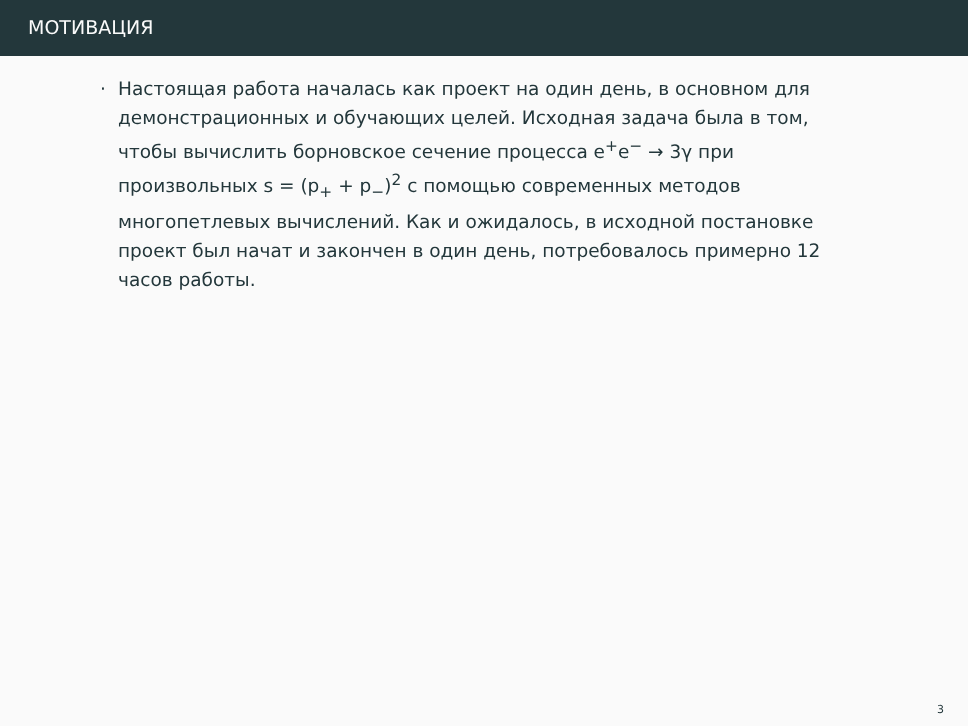МОТИВАЦИЯ
· Настоящая работа началась как проект на один день, в основном для демонстрационных и обучающих целей. Исходная задача была в том, чтобы вычислить борновское сечение процесса e<sup>+</sup>e<sup>−</sup> → 3γ при произвольных s = (p<sub>+</sub> + p<sub>−</sub>)<sup>2</sup> с помощью современных методов многопетлевых вычислений. Как и ожидалось, в исходной постановке проект был начат и закончен в один день, потребовалось примерно 12 часов работы.
3